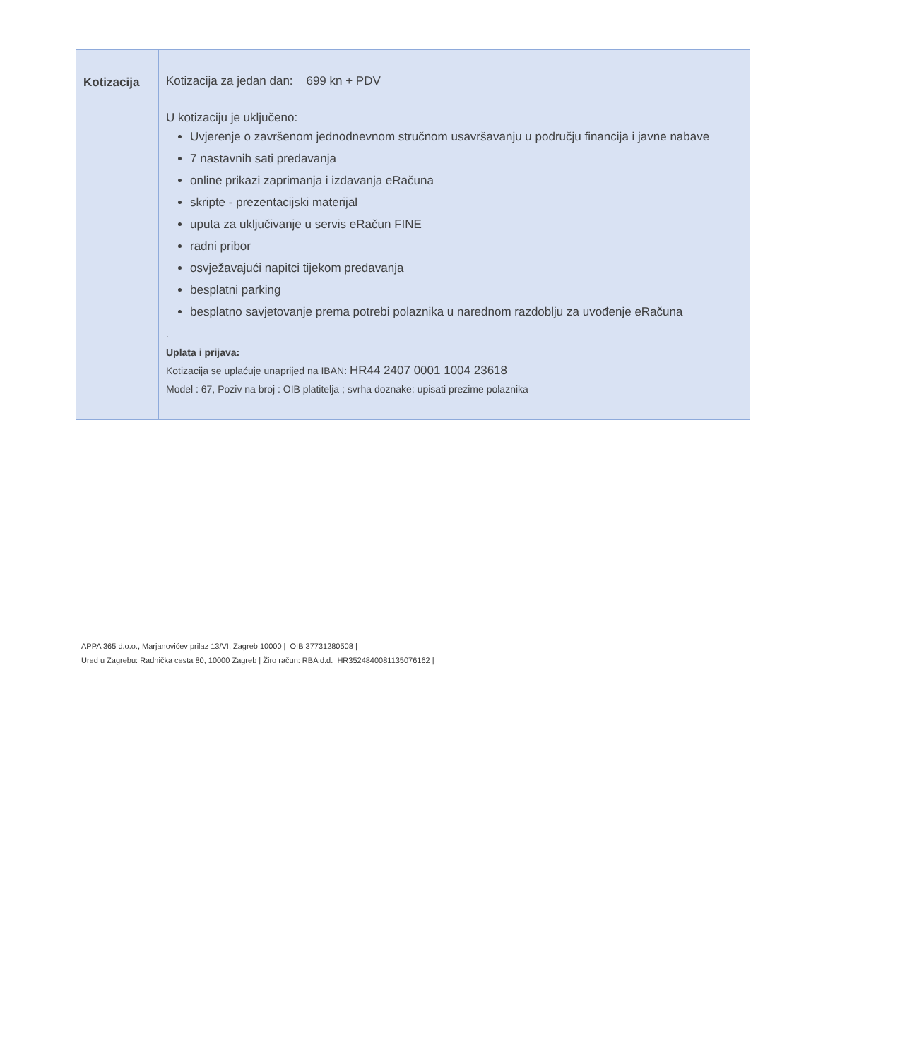| Kotizacija | Kotizacija za jedan dan: 699 kn + PDV U kotizaciju je uključeno: Uvjerenje o završenom jednodnevnom stručnom usavršavanju u području financija i javne nabave 7 nastavnih sati predavanja online prikazi zaprimanja i izdavanja eRačuna skripte - prezentacijski materijal uputa za uključivanje u servis eRačun FINE radni pribor osvježavajući napitci tijekom predavanja besplatni parking besplatno savjetovanje prema potrebi polaznika u narednom razdoblju za uvođenje eRačuna . Uplata i prijava: Kotizacija se uplaćuje unaprijed na IBAN: HR44 2407 0001 1004 23618 Model : 67, Poziv na broj : OIB platitelja ; svrha doznake: upisati prezime polaznika |
APPA 365 d.o.o., Marjanovićev prilaz 13/VI, Zagreb 10000 | OIB 37731280508 |
Ured u Zagrebu: Radnička cesta 80, 10000 Zagreb | Žiro račun: RBA d.d. HR3524840081135076162 |